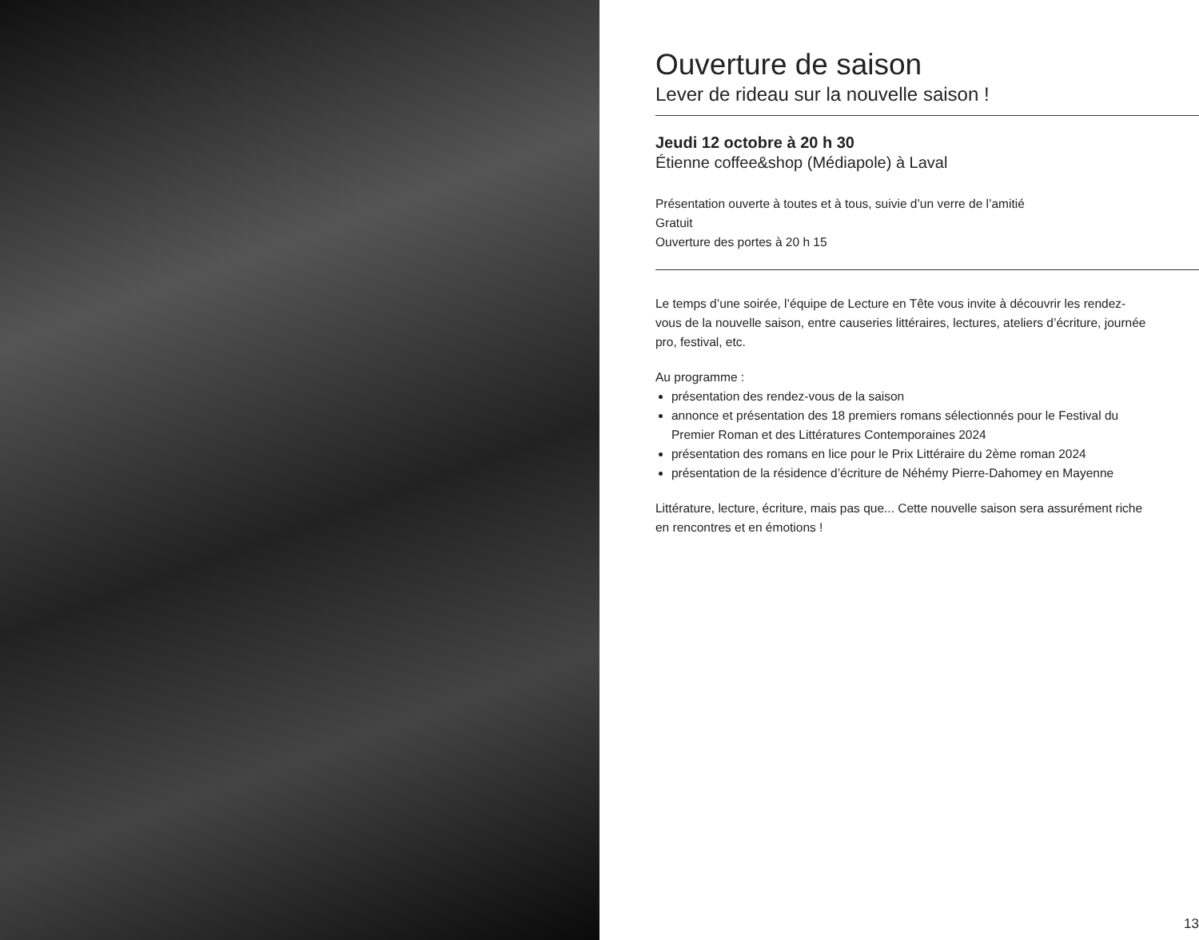Ouverture de saison
Lever de rideau sur la nouvelle saison !
Jeudi 12 octobre à 20 h 30
Étienne coffee&shop (Médiapole) à Laval
Présentation ouverte à toutes et à tous, suivie d’un verre de l’amitié
Gratuit
Ouverture des portes à 20 h 15
Le temps d’une soirée, l’équipe de Lecture en Tête vous invite à découvrir les rendez-vous de la nouvelle saison, entre causeries littéraires, lectures, ateliers d’écriture, journée pro, festival, etc.
Au programme :
présentation des rendez-vous de la saison
annonce et présentation des 18 premiers romans sélectionnés pour le Festival du Premier Roman et des Littératures Contemporaines 2024
présentation des romans en lice pour le Prix Littéraire du 2ème roman 2024
présentation de la résidence d’écriture de Néhémy Pierre-Dahomey en Mayenne
Littérature, lecture, écriture, mais pas que... Cette nouvelle saison sera assurément riche en rencontres et en émotions !
13